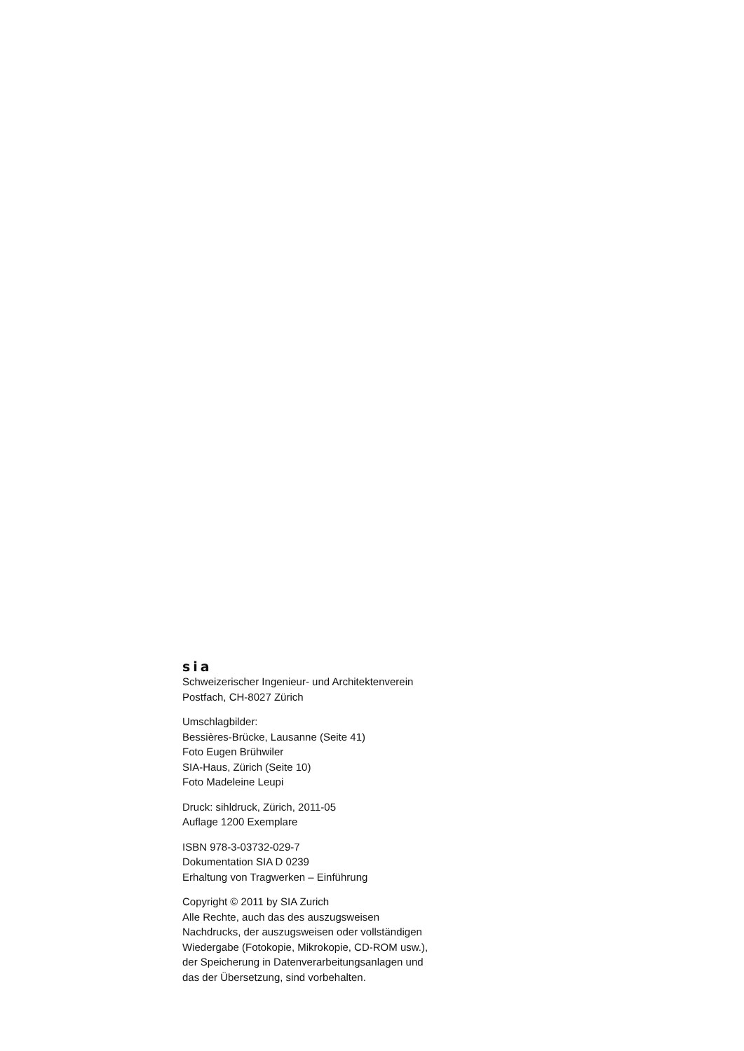sia
Schweizerischer Ingenieur- und Architektenverein
Postfach, CH-8027 Zürich
Umschlagbilder:
Bessières-Brücke, Lausanne (Seite 41)
Foto Eugen Brühwiler
SIA-Haus, Zürich (Seite 10)
Foto Madeleine Leupi
Druck: sihldruck, Zürich, 2011-05
Auflage 1200 Exemplare
ISBN 978-3-03732-029-7
Dokumentation SIA D 0239
Erhaltung von Tragwerken – Einführung
Copyright © 2011 by SIA Zurich
Alle Rechte, auch das des auszugsweisen
Nachdrucks, der auszugsweisen oder vollständigen
Wiedergabe (Fotokopie, Mikrokopie, CD-ROM usw.),
der Speicherung in Datenverarbeitungsanlagen und
das der Übersetzung, sind vorbehalten.